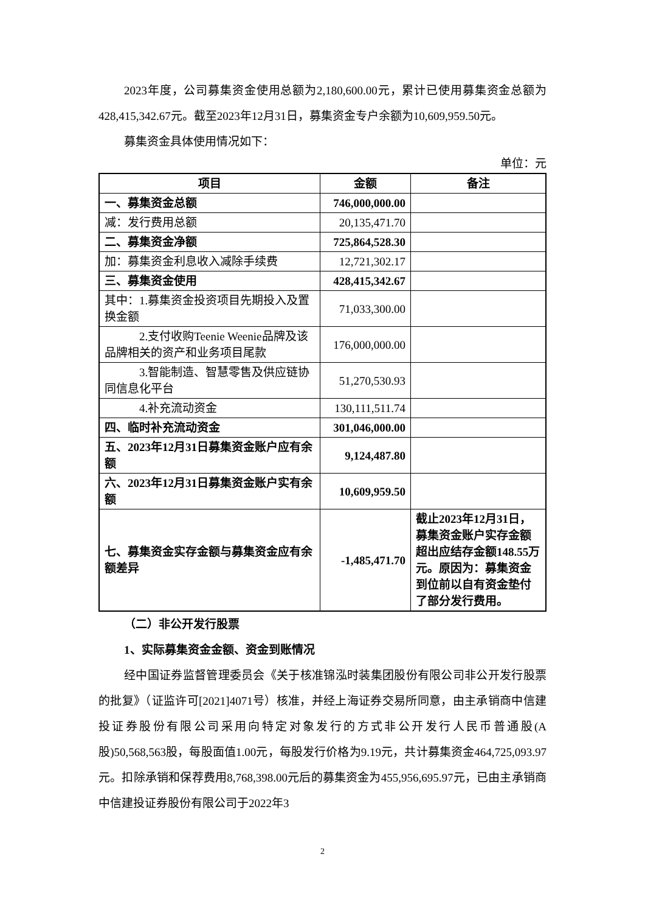2023年度，公司募集资金使用总额为2,180,600.00元，累计已使用募集资金总额为428,415,342.67元。截至2023年12月31日，募集资金专户余额为10,609,959.50元。
募集资金具体使用情况如下：
单位：元
| 项目 | 金额 | 备注 |
| --- | --- | --- |
| 一、募集资金总额 | 746,000,000.00 | |
| 减：发行费用总额 | 20,135,471.70 | |
| 二、募集资金净额 | 725,864,528.30 | |
| 加：募集资金利息收入减除手续费 | 12,721,302.17 | |
| 三、募集资金使用 | 428,415,342.67 | |
| 其中：1.募集资金投资项目先期投入及置换金额 | 71,033,300.00 | |
| 2.支付收购Teenie Weenie品牌及该品牌相关的资产和业务项目尾款 | 176,000,000.00 | |
| 3.智能制造、智慧零售及供应链协同信息化平台 | 51,270,530.93 | |
| 4.补充流动资金 | 130,111,511.74 | |
| 四、临时补充流动资金 | 301,046,000.00 | |
| 五、2023年12月31日募集资金账户应有余额 | 9,124,487.80 | |
| 六、2023年12月31日募集资金账户实有余额 | 10,609,959.50 | |
| 七、募集资金实存金额与募集资金应有余额差异 | -1,485,471.70 | 截止2023年12月31日，募集资金账户实存金额超出应结存金额148.55万元。原因为：募集资金到位前以自有资金垫付了部分发行费用。 |
（二）非公开发行股票
1、实际募集资金金额、资金到账情况
经中国证券监督管理委员会《关于核准锦泓时装集团股份有限公司非公开发行股票的批复》（证监许可[2021]4071号）核准，并经上海证券交易所同意，由主承销商中信建投证券股份有限公司采用向特定对象发行的方式非公开发行人民币普通股(A股)50,568,563股，每股面值1.00元，每股发行价格为9.19元，共计募集资金464,725,093.97元。扣除承销和保荐费用8,768,398.00元后的募集资金为455,956,695.97元，已由主承销商中信建投证券股份有限公司于2022年3
2